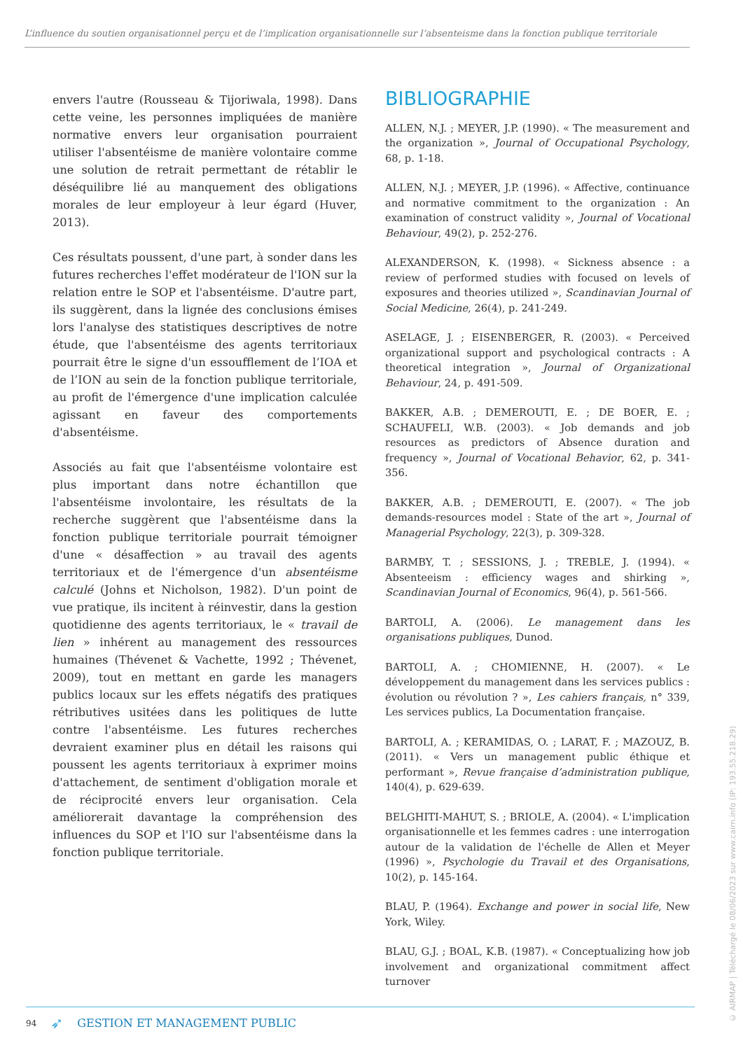L’influence du soutien organisationnel perçu et de l’implication organisationnelle sur l’absenteisme dans la fonction publique territoriale
envers l'autre (Rousseau & Tijoriwala, 1998). Dans cette veine, les personnes impliquées de manière normative envers leur organisation pourraient utiliser l'absentéisme de manière volontaire comme une solution de retrait permettant de rétablir le déséquilibre lié au manquement des obligations morales de leur employeur à leur égard (Huver, 2013).
Ces résultats poussent, d'une part, à sonder dans les futures recherches l'effet modérateur de l'ION sur la relation entre le SOP et l'absentéisme. D'autre part, ils suggèrent, dans la lignée des conclusions émises lors l'analyse des statistiques descriptives de notre étude, que l'absentéisme des agents territoriaux pourrait être le signe d'un essoufflement de l’IOA et de l’ION au sein de la fonction publique territoriale, au profit de l'émergence d'une implication calculée agissant en faveur des comportements d'absentéisme.
Associés au fait que l'absentéisme volontaire est plus important dans notre échantillon que l'absentéisme involontaire, les résultats de la recherche suggèrent que l'absentéisme dans la fonction publique territoriale pourrait témoigner d'une « désaffection » au travail des agents territoriaux et de l'émergence d'un absentéisme calculé (Johns et Nicholson, 1982). D'un point de vue pratique, ils incitent à réinvestir, dans la gestion quotidienne des agents territoriaux, le « travail de lien » inhérent au management des ressources humaines (Thévenet & Vachette, 1992 ; Thévenet, 2009), tout en mettant en garde les managers publics locaux sur les effets négatifs des pratiques rétributives usitées dans les politiques de lutte contre l'absentéisme. Les futures recherches devraient examiner plus en détail les raisons qui poussent les agents territoriaux à exprimer moins d'attachement, de sentiment d'obligation morale et de réciprocité envers leur organisation. Cela améliorerait davantage la compréhension des influences du SOP et l'IO sur l'absentéisme dans la fonction publique territoriale.
BIBLIOGRAPHIE
ALLEN, N.J. ; MEYER, J.P. (1990). « The measurement and the organization », Journal of Occupational Psychology, 68, p. 1-18.
ALLEN, N.J. ; MEYER, J.P. (1996). « Affective, continuance and normative commitment to the organization : An examination of construct validity », Journal of Vocational Behaviour, 49(2), p. 252-276.
ALEXANDERSON, K. (1998). « Sickness absence : a review of performed studies with focused on levels of exposures and theories utilized », Scandinavian Journal of Social Medicine, 26(4), p. 241-249.
ASELAGE, J. ; EISENBERGER, R. (2003). « Perceived organizational support and psychological contracts : A theoretical integration », Journal of Organizational Behaviour, 24, p. 491-509.
BAKKER, A.B. ; DEMEROUTI, E. ; DE BOER, E. ; SCHAUFELI, W.B. (2003). « Job demands and job resources as predictors of Absence duration and frequency », Journal of Vocational Behavior, 62, p. 341-356.
BAKKER, A.B. ; DEMEROUTI, E. (2007). « The job demands-resources model : State of the art », Journal of Managerial Psychology, 22(3), p. 309-328.
BARMBY, T. ; SESSIONS, J. ; TREBLE, J. (1994). « Absenteeism : efficiency wages and shirking », Scandinavian Journal of Economics, 96(4), p. 561-566.
BARTOLI, A. (2006). Le management dans les organisations publiques, Dunod.
BARTOLI, A. ; CHOMIENNE, H. (2007). « Le développement du management dans les services publics : évolution ou révolution ? », Les cahiers français, n° 339, Les services publics, La Documentation française.
BARTOLI, A. ; KERAMIDAS, O. ; LARAT, F. ; MAZOUZ, B. (2011). « Vers un management public éthique et performant », Revue française d’administration publique, 140(4), p. 629-639.
BELGHITI-MAHUT, S. ; BRIOLE, A. (2004). « L'implication organisationnelle et les femmes cadres : une interrogation autour de la validation de l'échelle de Allen et Meyer (1996) », Psychologie du Travail et des Organisations, 10(2), p. 145-164.
BLAU, P. (1964). Exchange and power in social life, New York, Wiley.
BLAU, G.J. ; BOAL, K.B. (1987). « Conceptualizing how job involvement and organizational commitment affect turnover
94 ➶ GESTION ET MANAGEMENT PUBLIC
© AIRMAP | Téléchargé le 08/06/2023 sur www.cairn.info (IP: 193.55.218.29)